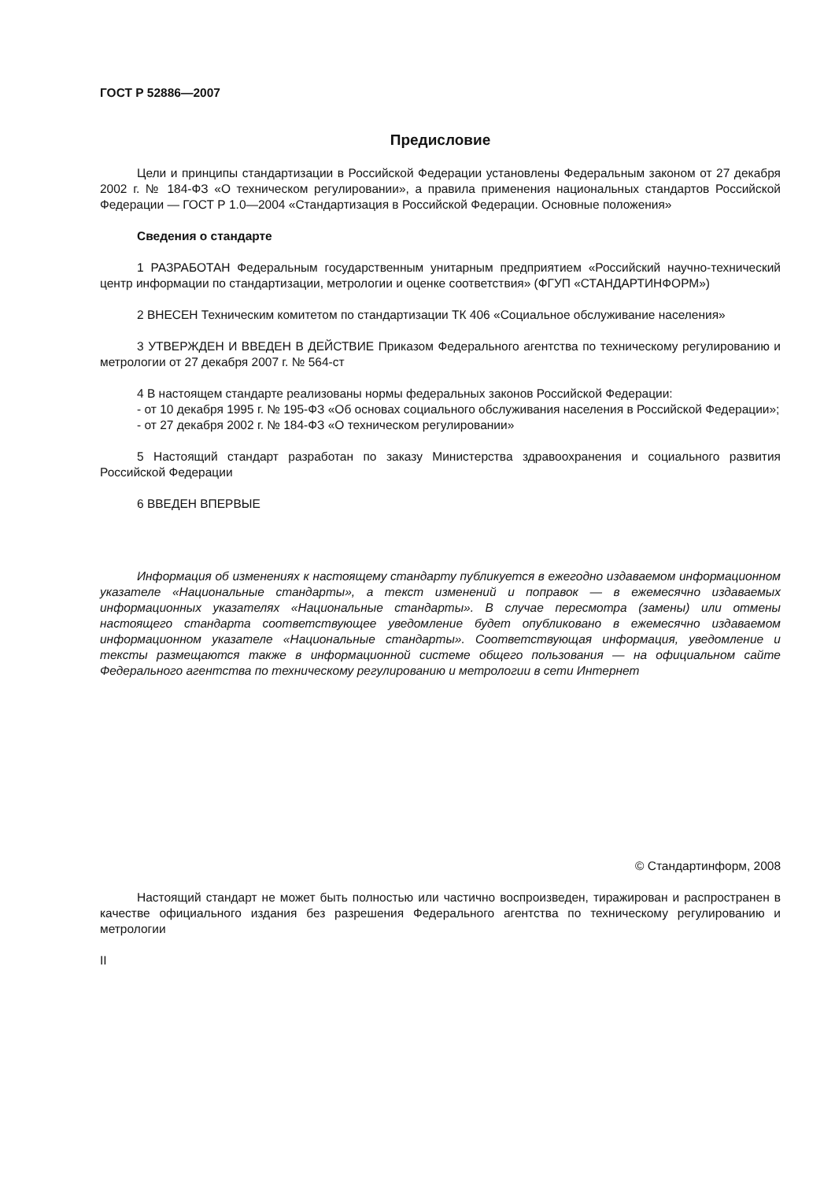ГОСТ Р 52886—2007
Предисловие
Цели и принципы стандартизации в Российской Федерации установлены Федеральным законом от 27 декабря 2002 г. № 184-ФЗ «О техническом регулировании», а правила применения национальных стандартов Российской Федерации — ГОСТ Р 1.0—2004 «Стандартизация в Российской Федерации. Основные положения»
Сведения о стандарте
1 РАЗРАБОТАН Федеральным государственным унитарным предприятием «Российский научно-технический центр информации по стандартизации, метрологии и оценке соответствия» (ФГУП «СТАНДАРТИНФОРМ»)
2 ВНЕСЕН Техническим комитетом по стандартизации ТК 406 «Социальное обслуживание населения»
3 УТВЕРЖДЕН И ВВЕДЕН В ДЕЙСТВИЕ Приказом Федерального агентства по техническому регулированию и метрологии от 27 декабря 2007 г. № 564-ст
4 В настоящем стандарте реализованы нормы федеральных законов Российской Федерации:
- от 10 декабря 1995 г. № 195-ФЗ «Об основах социального обслуживания населения в Российской Федерации»;
- от 27 декабря 2002 г. № 184-ФЗ «О техническом регулировании»
5 Настоящий стандарт разработан по заказу Министерства здравоохранения и социального развития Российской Федерации
6 ВВЕДЕН ВПЕРВЫЕ
Информация об изменениях к настоящему стандарту публикуется в ежегодно издаваемом информационном указателе «Национальные стандарты», а текст изменений и поправок — в ежемесячно издаваемых информационных указателях «Национальные стандарты». В случае пересмотра (замены) или отмены настоящего стандарта соответствующее уведомление будет опубликовано в ежемесячно издаваемом информационном указателе «Национальные стандарты». Соответствующая информация, уведомление и тексты размещаются также в информационной системе общего пользования — на официальном сайте Федерального агентства по техническому регулированию и метрологии в сети Интернет
© Стандартинформ, 2008
Настоящий стандарт не может быть полностью или частично воспроизведен, тиражирован и распространен в качестве официального издания без разрешения Федерального агентства по техническому регулированию и метрологии
II